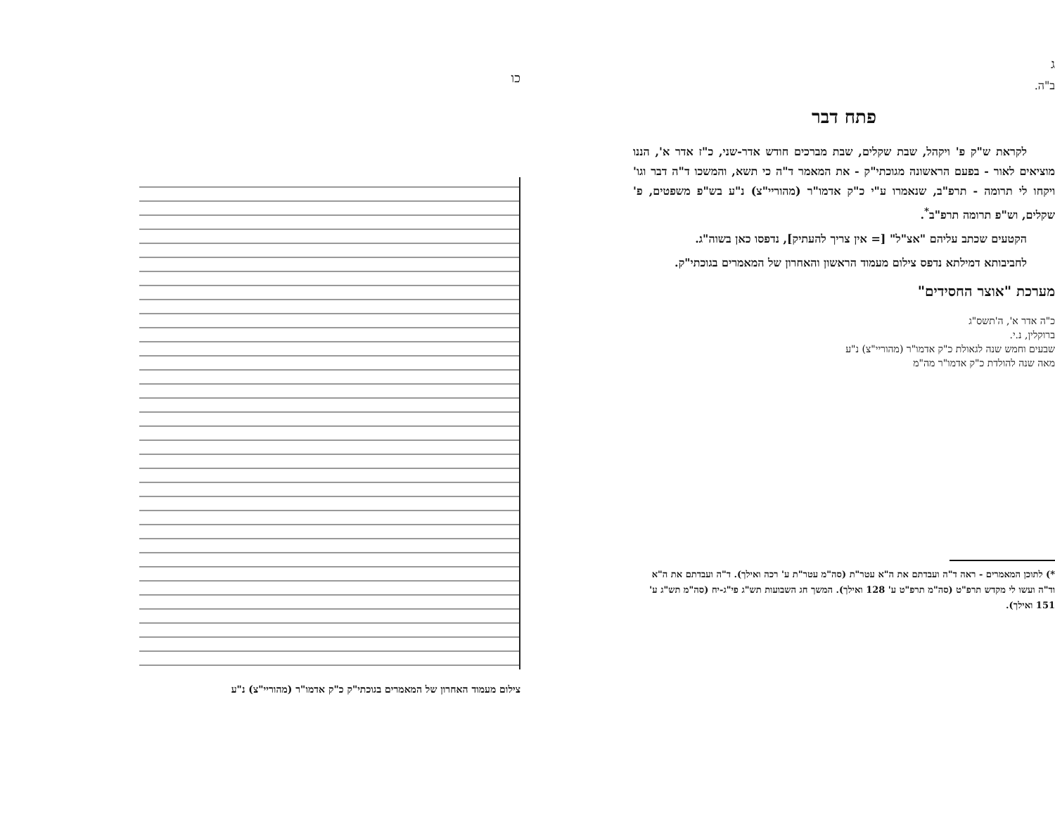ג
ב"ה.
פתח דבר
לקראת ש"ק פ' ויקהל, שבת שקלים, שבת מברכים חודש אדר-שני, כ"ז אדר א', הננו מוציאים לאור - בפעם הראשונה מגוכתי"ק - את המאמר ד"ה כי תשא, והמשכו ד"ה דבר וגו' ויקחו לי תרומה - תרפ"ב, שנאמרו ע"י כ"ק אדמו"ר (מהוריי"צ) נ"ע בש"פ משפטים, פ' שקלים, וש"פ תרומה תרפ"ב<sup>*</sup>.
הקטעים שכתב עליהם "אצ"ל" [= אין צריך להעתיק], נדפסו כאן בשוה"ג.
לחביבותא דמילתא נדפס צילום מעמוד הראשון והאחרון של המאמרים בגוכתי"ק.
מערכת "אוצר החסידים"
כ"ה אדר א', ה'תשס"ג
ברוקלין, נ.י.
שבעים וחמש שנה לגאולת כ"ק אדמו"ר (מהוריי"צ) נ"ע
מאה שנה להולדת כ"ק אדמו"ר מה"מ
*) לתוכן המאמרים - ראה ד"ה ועבדתם את ה"א עטר"ת (סה"מ עטר"ת ע' רכה ואילך). ד"ה ועבדתם את ה"א וד"ה ועשו לי מקדש תרפ"ט (סה"מ תרפ"ט ע' 128 ואילך). המשך חג השבועות תש"ג פי"ג-יח (סה"מ תש"ג ע' 151 ואילך).
כו
צילום מעמוד האחרון של המאמרים בגוכתי"ק כ"ק אדמו"ר (מהוריי"צ) נ"ע